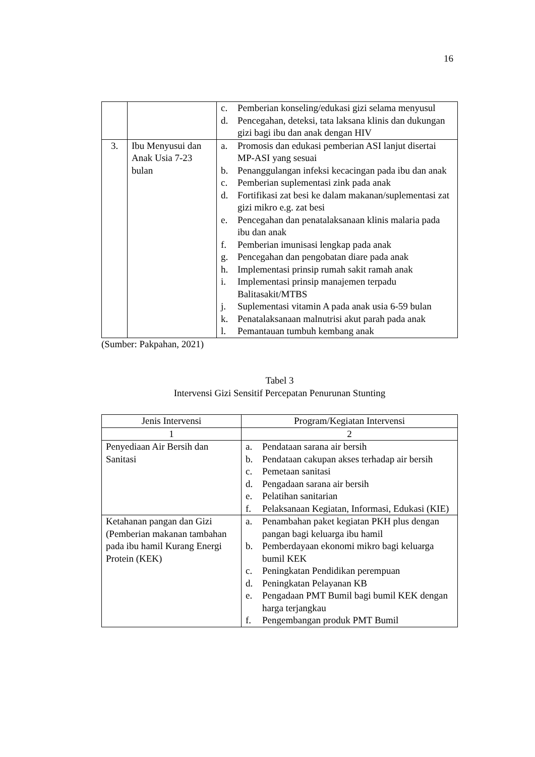16
| | | c. Pemberian konseling/edukasi gizi selama menyusul d. Pencegahan, deteksi, tata laksana klinis dan dukungan gizi bagi ibu dan anak dengan HIV |
| 3. | Ibu Menyusui dan Anak Usia 7-23 bulan | a. Promosis dan edukasi pemberian ASI lanjut disertai MP-ASI yang sesuai b. Penanggulangan infeksi kecacingan pada ibu dan anak c. Pemberian suplementasi zink pada anak d. Fortifikasi zat besi ke dalam makanan/suplementasi zat gizi mikro e.g. zat besi e. Pencegahan dan penatalaksanaan klinis malaria pada ibu dan anak f. Pemberian imunisasi lengkap pada anak g. Pencegahan dan pengobatan diare pada anak h. Implementasi prinsip rumah sakit ramah anak i. Implementasi prinsip manajemen terpadu Balitasakit/MTBS j. Suplementasi vitamin A pada anak usia 6-59 bulan k. Penatalaksanaan malnutrisi akut parah pada anak l. Pemantauan tumbuh kembang anak |
(Sumber: Pakpahan, 2021)
Tabel 3
Intervensi Gizi Sensitif Percepatan Penurunan Stunting
| Jenis Intervensi | Program/Kegiatan Intervensi |
| --- | --- |
| 1 | 2 |
| Penyediaan Air Bersih dan Sanitasi | a. Pendataan sarana air bersih b. Pendataan cakupan akses terhadap air bersih c. Pemetaan sanitasi d. Pengadaan sarana air bersih e. Pelatihan sanitarian f. Pelaksanaan Kegiatan, Informasi, Edukasi (KIE) |
| Ketahanan pangan dan Gizi (Pemberian makanan tambahan pada ibu hamil Kurang Energi Protein (KEK) | a. Penambahan paket kegiatan PKH plus dengan pangan bagi keluarga ibu hamil b. Pemberdayaan ekonomi mikro bagi keluarga bumil KEK c. Peningkatan Pendidikan perempuan d. Peningkatan Pelayanan KB e. Pengadaan PMT Bumil bagi bumil KEK dengan harga terjangkau f. Pengembangan produk PMT Bumil |